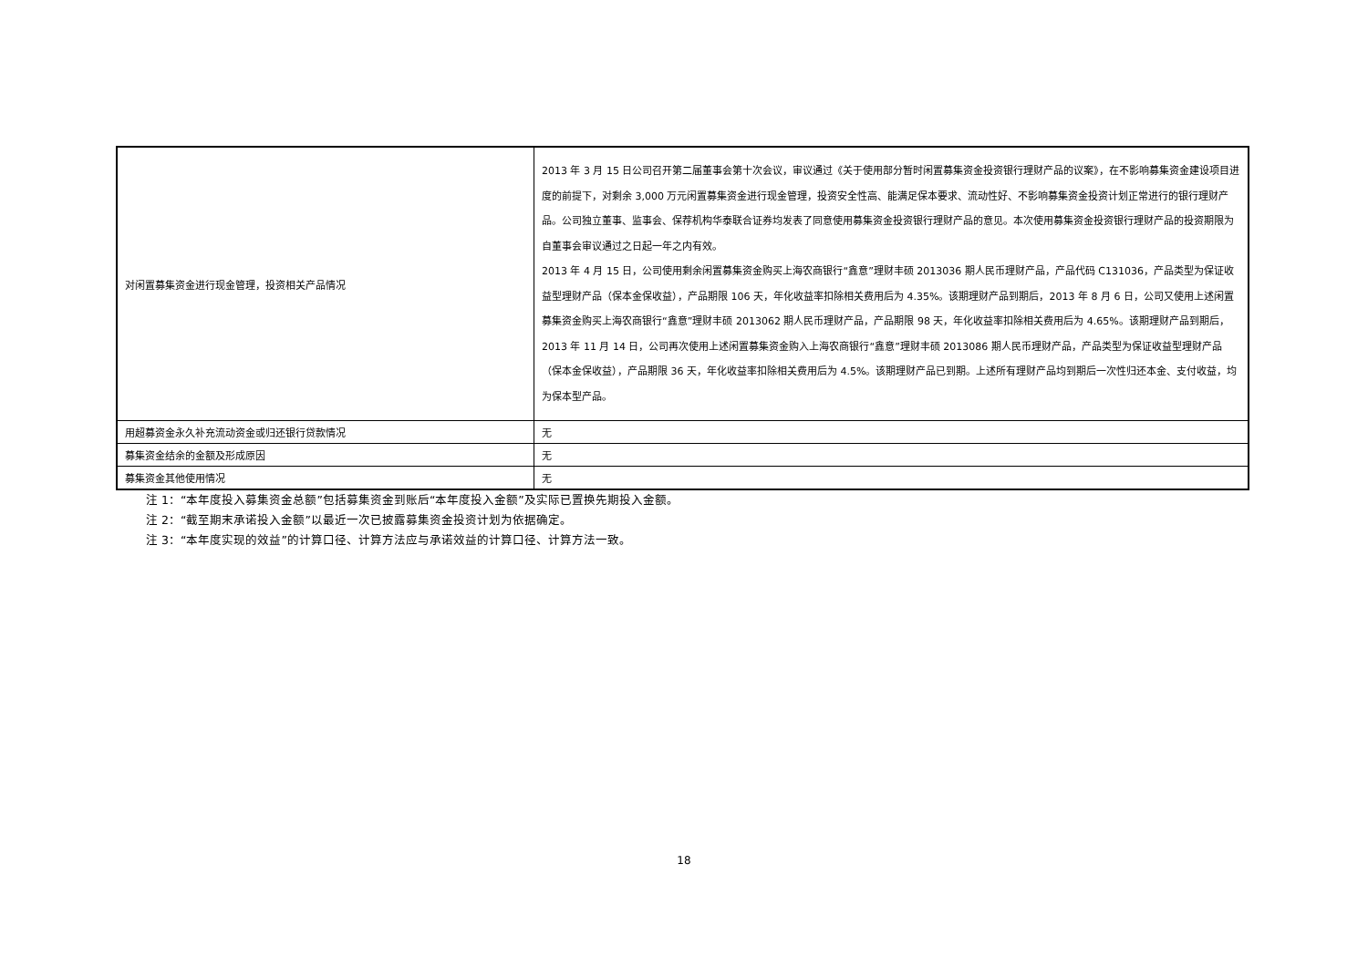| 对闲置募集资金进行现金管理，投资相关产品情况 | 2013 年 3 月 15 日公司召开第二届董事会第十次会议，审议通过《关于使用部分暂时闲置募集资金投资银行理财产品的议案》，在不影响募集资金建设项目进度的前提下，对剩余 3,000 万元闲置募集资金进行现金管理，投资安全性高、能满足保本要求、流动性好、不影响募集资金投资计划正常进行的银行理财产品。公司独立董事、监事会、保荐机构华泰联合证券均发表了同意使用募集资金投资银行理财产品的意见。本次使用募集资金投资银行理财产品的投资期限为自董事会审议通过之日起一年之内有效。 2013 年 4 月 15 日，公司使用剩余闲置募集资金购买上海农商银行“鑫意”理财丰硕 2013036 期人民币理财产品，产品代码 C131036，产品类型为保证收益型理财产品（保本金保收益），产品期限 106 天，年化收益率扣除相关费用后为 4.35%。该期理财产品到期后，2013 年 8 月 6 日，公司又使用上述闲置募集资金购买上海农商银行“鑫意”理财丰硕 2013062 期人民币理财产品，产品期限 98 天，年化收益率扣除相关费用后为 4.65%。该期理财产品到期后，2013 年 11 月 14 日，公司再次使用上述闲置募集资金购入上海农商银行“鑫意”理财丰硕 2013086 期人民币理财产品，产品类型为保证收益型理财产品（保本金保收益），产品期限 36 天，年化收益率扣除相关费用后为 4.5%。该期理财产品已到期。上述所有理财产品均到期后一次性归还本金、支付收益，均为保本型产品。 |
| 用超募资金永久补充流动资金或归还银行贷款情况 | 无 |
| 募集资金结余的金额及形成原因 | 无 |
| 募集资金其他使用情况 | 无 |
注 1：“本年度投入募集资金总额”包括募集资金到账后“本年度投入金额”及实际已置换先期投入金额。
注 2：“截至期末承诺投入金额”以最近一次已披露募集资金投资计划为依据确定。
注 3：“本年度实现的效益”的计算口径、计算方法应与承诺效益的计算口径、计算方法一致。
18